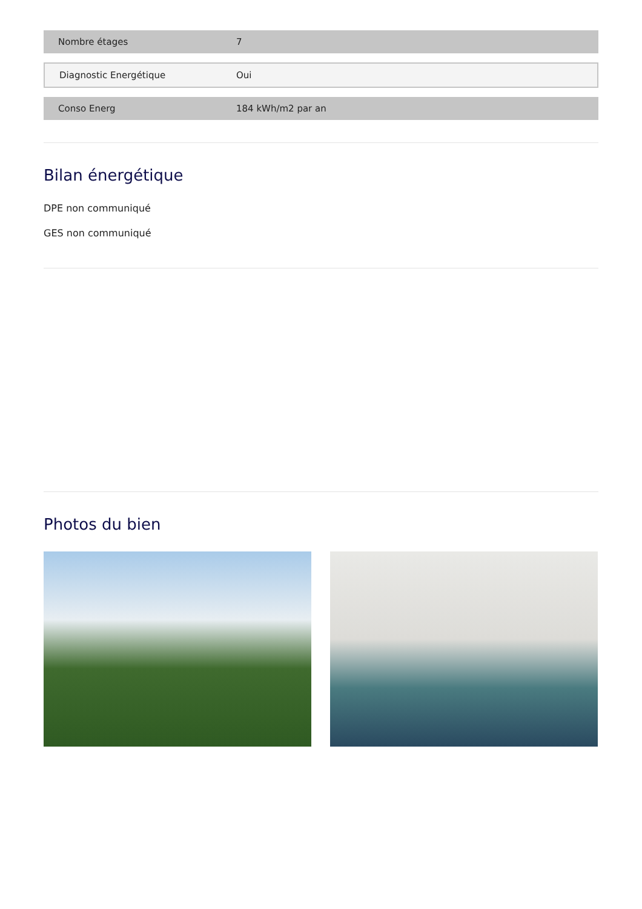| Nombre étages | 7 |
| Diagnostic Energétique | Oui |
| Conso Energ | 184 kWh/m2 par an |
Bilan énergétique
DPE non communiqué
GES non communiqué
Photos du bien